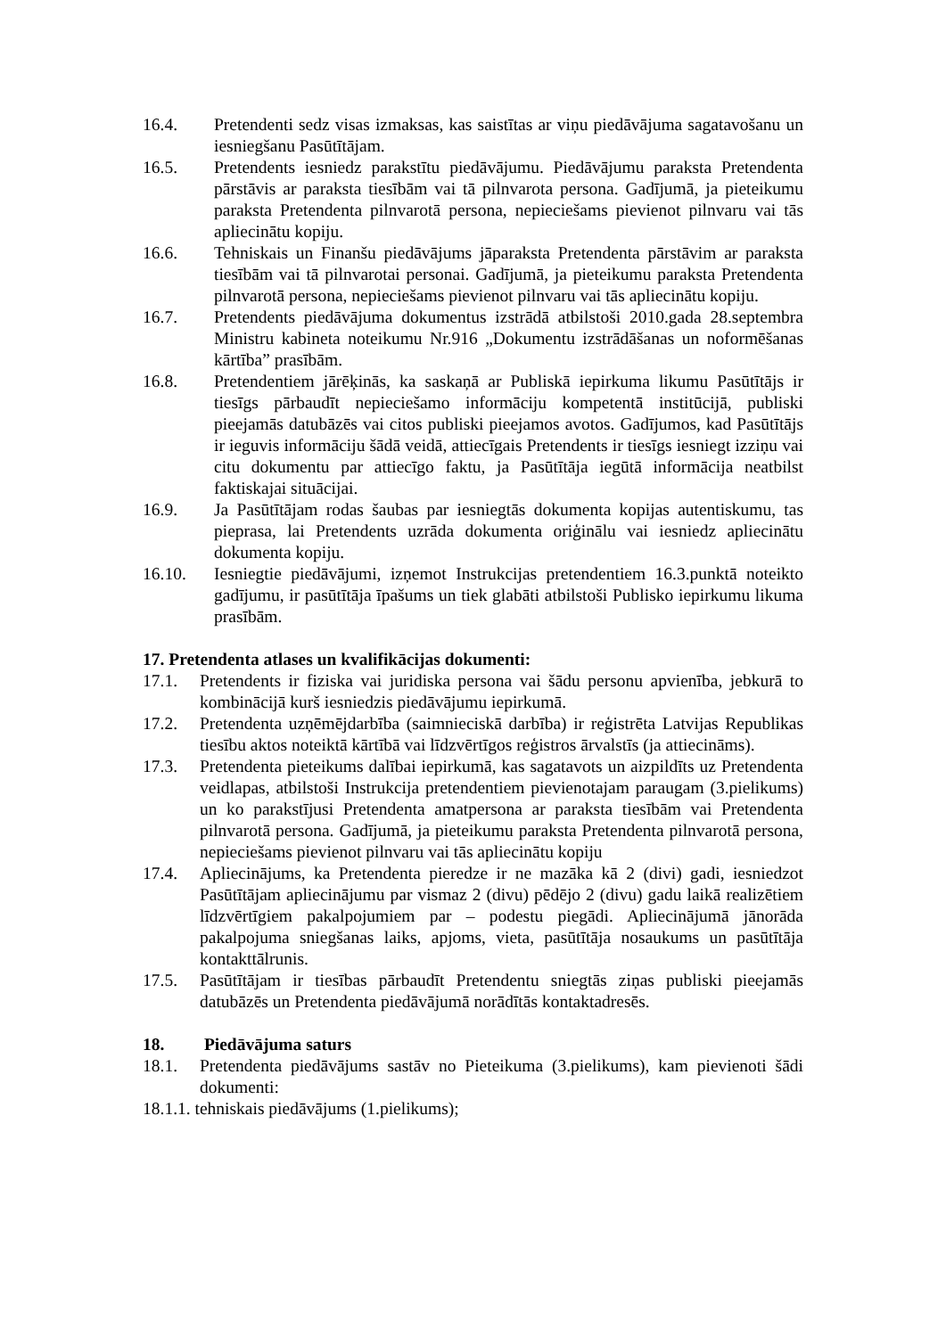16.4. Pretendenti sedz visas izmaksas, kas saistītas ar viņu piedāvājuma sagatavošanu un iesniegšanu Pasūtītājam.
16.5. Pretendents iesniedz parakstītu piedāvājumu. Piedāvājumu paraksta Pretendenta pārstāvis ar paraksta tiesībām vai tā pilnvarota persona. Gadījumā, ja pieteikumu paraksta Pretendenta pilnvarotā persona, nepieciešams pievienot pilnvaru vai tās apliecinātu kopiju.
16.6. Tehniskais un Finanšu piedāvājums jāparaksta Pretendenta pārstāvim ar paraksta tiesībām vai tā pilnvarotai personai. Gadījumā, ja pieteikumu paraksta Pretendenta pilnvarotā persona, nepieciešams pievienot pilnvaru vai tās apliecinātu kopiju.
16.7. Pretendents piedāvājuma dokumentus izstrādā atbilstoši 2010.gada 28.septembra Ministru kabineta noteikumu Nr.916 „Dokumentu izstrādāšanas un noformēšanas kārtība” prasībām.
16.8. Pretendentiem jārēķinās, ka saskaņā ar Publiskā iepirkuma likumu Pasūtītājs ir tiesīgs pārbaudīt nepieciešamo informāciju kompetentā institūcijā, publiski pieejamās datubāzēs vai citos publiski pieejamos avotos. Gadījumos, kad Pasūtītājs ir ieguvis informāciju šādā veidā, attiecīgais Pretendents ir tiesīgs iesniegt izziņu vai citu dokumentu par attiecīgo faktu, ja Pasūtītāja iegūtā informācija neatbilst faktiskajai situācijai.
16.9. Ja Pasūtītājam rodas šaubas par iesniegtās dokumenta kopijas autentiskumu, tas pieprasa, lai Pretendents uzrāda dokumenta oriģinālu vai iesniedz apliecinātu dokumenta kopiju.
16.10. Iesniegtie piedāvājumi, izņemot Instrukcijas pretendentiem 16.3.punktā noteikto gadījumu, ir pasūtītāja īpašums un tiek glabāti atbilstoši Publisko iepirkumu likuma prasībām.
17. Pretendenta atlases un kvalifikācijas dokumenti:
17.1. Pretendents ir fiziska vai juridiska persona vai šādu personu apvienība, jebkurā to kombinācijā kurš iesniedzis piedāvājumu iepirkumā.
17.2. Pretendenta uzņēmējdarbība (saimnieciskā darbība) ir reģistrēta Latvijas Republikas tiesību aktos noteiktā kārtībā vai līdzvērtīgos reģistros ārvalstīs (ja attiecināms).
17.3. Pretendenta pieteikums dalībai iepirkumā, kas sagatavots un aizpildīts uz Pretendenta veidlapas, atbilstoši Instrukcija pretendentiem pievienotajam paraugam (3.pielikums) un ko parakstījusi Pretendenta amatpersona ar paraksta tiesībām vai Pretendenta pilnvarotā persona. Gadījumā, ja pieteikumu paraksta Pretendenta pilnvarotā persona, nepieciešams pievienot pilnvaru vai tās apliecinātu kopiju
17.4. Apliecinājums, ka Pretendenta pieredze ir ne mazāka kā 2 (divi) gadi, iesniedzot Pasūtītājam apliecinājumu par vismaz 2 (divu) pēdējo 2 (divu) gadu laikā realizētiem līdzvērtīgiem pakalpojumiem par – podestu piegādi. Apliecinājumā jānorāda pakalpojuma sniegšanas laiks, apjoms, vieta, pasūtītāja nosaukums un pasūtītāja kontakttālrunis.
17.5. Pasūtītājam ir tiesības pārbaudīt Pretendentu sniegtās ziņas publiski pieejamās datubāzēs un Pretendenta piedāvājumā norādītās kontaktadresēs.
18. Piedāvājuma saturs
18.1. Pretendenta piedāvājums sastāv no Pieteikuma (3.pielikums), kam pievienoti šādi dokumenti:
18.1.1. tehniskais piedāvājums (1.pielikums);